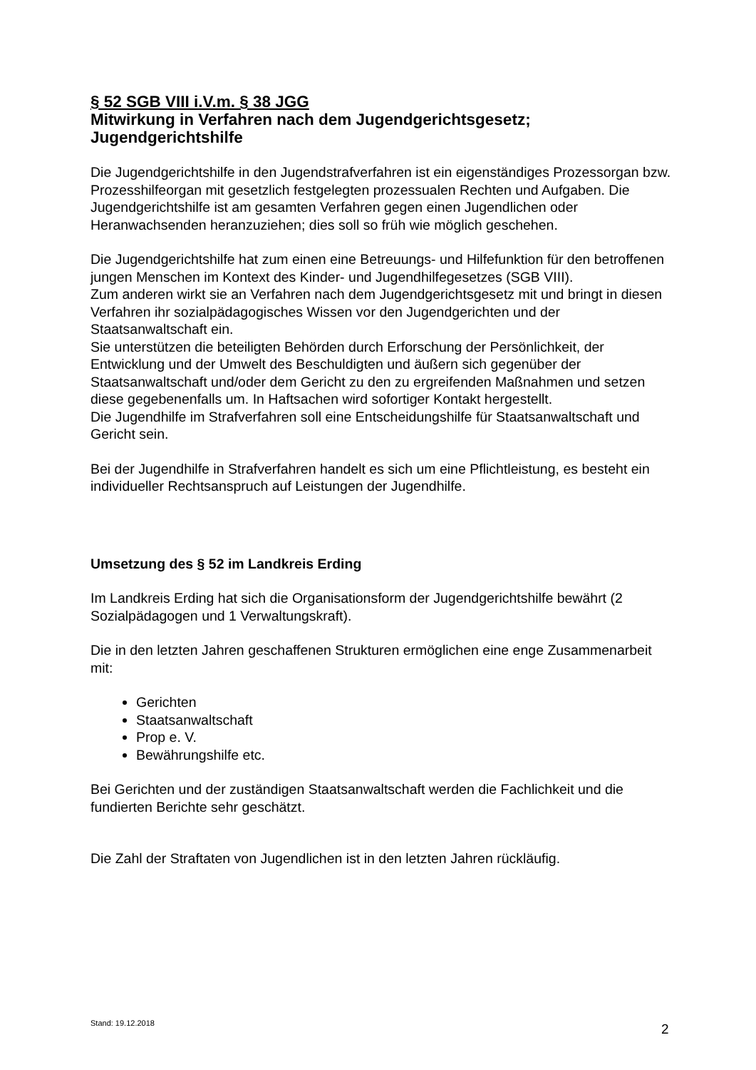§ 52 SGB VIII i.V.m. § 38 JGG
Mitwirkung in Verfahren nach dem Jugendgerichtsgesetz; Jugendgerichtshilfe
Die Jugendgerichtshilfe in den Jugendstrafverfahren ist ein eigenständiges Prozessorgan bzw. Prozesshilfeorgan mit gesetzlich festgelegten prozessualen Rechten und Aufgaben. Die Jugendgerichtshilfe ist am gesamten Verfahren gegen einen Jugendlichen oder Heranwachsenden heranzuziehen; dies soll so früh wie möglich geschehen.
Die Jugendgerichtshilfe hat zum einen eine Betreuungs- und Hilfefunktion für den betroffenen jungen Menschen im Kontext des Kinder- und Jugendhilfegesetzes (SGB VIII).
Zum anderen wirkt sie an Verfahren nach dem Jugendgerichtsgesetz mit und bringt in diesen Verfahren ihr sozialpädagogisches Wissen vor den Jugendgerichten und der Staatsanwaltschaft ein.
Sie unterstützen die beteiligten Behörden durch Erforschung der Persönlichkeit, der Entwicklung und der Umwelt des Beschuldigten und äußern sich gegenüber der Staatsanwaltschaft und/oder dem Gericht zu den zu ergreifenden Maßnahmen und setzen diese gegebenenfalls um. In Haftsachen wird sofortiger Kontakt hergestellt.
Die Jugendhilfe im Strafverfahren soll eine Entscheidungshilfe für Staatsanwaltschaft und Gericht sein.
Bei der Jugendhilfe in Strafverfahren handelt es sich um eine Pflichtleistung, es besteht ein individueller Rechtsanspruch auf Leistungen der Jugendhilfe.
Umsetzung des § 52 im Landkreis Erding
Im Landkreis Erding hat sich die Organisationsform der Jugendgerichtshilfe bewährt (2 Sozialpädagogen und 1 Verwaltungskraft).
Die in den letzten Jahren geschaffenen Strukturen ermöglichen eine enge Zusammenarbeit mit:
Gerichten
Staatsanwaltschaft
Prop e. V.
Bewährungshilfe etc.
Bei Gerichten und der zuständigen Staatsanwaltschaft werden die Fachlichkeit und die fundierten Berichte sehr geschätzt.
Die Zahl der Straftaten von Jugendlichen ist in den letzten Jahren rückläufig.
Stand: 19.12.2018 2